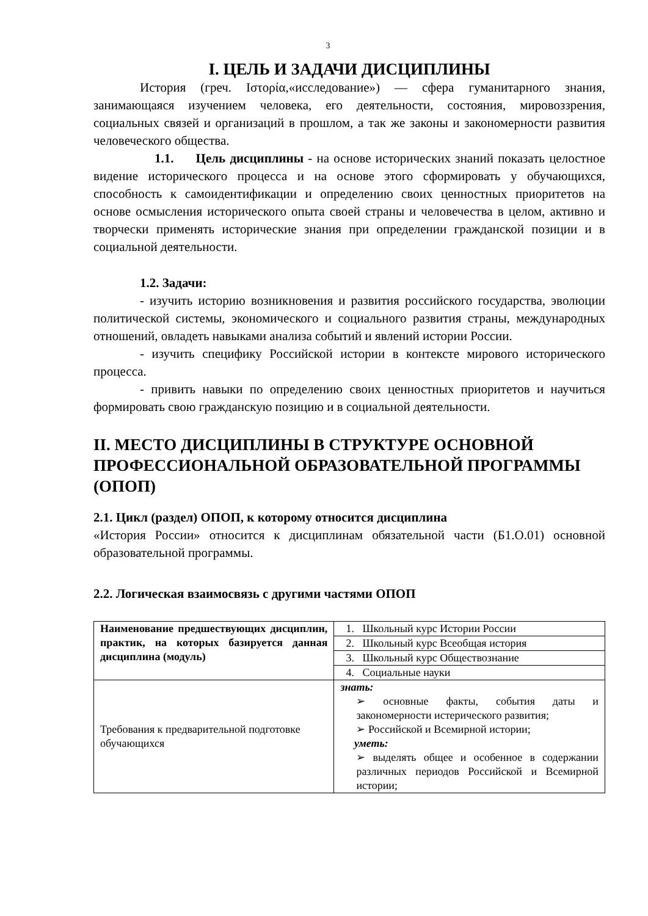3
I. ЦЕЛЬ И ЗАДАЧИ ДИСЦИПЛИНЫ
История (греч. Ιστορία,«исследование») — сфера гуманитарного знания, занимающаяся изучением человека, его деятельности, состояния, мировоззрения, социальных связей и организаций в прошлом, а так же законы и закономерности развития человеческого общества.
1.1. Цель дисциплины - на основе исторических знаний показать целостное видение исторического процесса и на основе этого сформировать у обучающихся, способность к самоидентификации и определению своих ценностных приоритетов на основе осмысления исторического опыта своей страны и человечества в целом, активно и творчески применять исторические знания при определении гражданской позиции и в социальной деятельности.
1.2. Задачи:
- изучить историю возникновения и развития российского государства, эволюции политической системы, экономического и социального развития страны, международных отношений, овладеть навыками анализа событий и явлений истории России.
- изучить специфику Российской истории в контексте мирового исторического процесса.
- привить навыки по определению своих ценностных приоритетов и научиться формировать свою гражданскую позицию и в социальной деятельности.
II. МЕСТО ДИСЦИПЛИНЫ В СТРУКТУРЕ ОСНОВНОЙ ПРОФЕССИОНАЛЬНОЙ ОБРАЗОВАТЕЛЬНОЙ ПРОГРАММЫ (ОПОП)
2.1. Цикл (раздел) ОПОП, к которому относится дисциплина
«История России» относится к дисциплинам обязательной части (Б1.О.01) основной образовательной программы.
2.2. Логическая взаимосвязь с другими частями ОПОП
| Наименование предшествующих дисциплин, практик, на которых базируется данная дисциплина (модуль) | 1. Школьный курс Истории России |
| | 2. Школьный курс Всеобщая история |
| | 3. Школьный курс Обществознание |
| | 4. Социальные науки |
| Требования к предварительной подготовке обучающихся | знать: ➢ основные факты, события даты и закономерности истерического развития; ➢ Российской и Всемирной истории; уметь: ➢ выделять общее и особенное в содержании различных периодов Российской и Всемирной истории; |